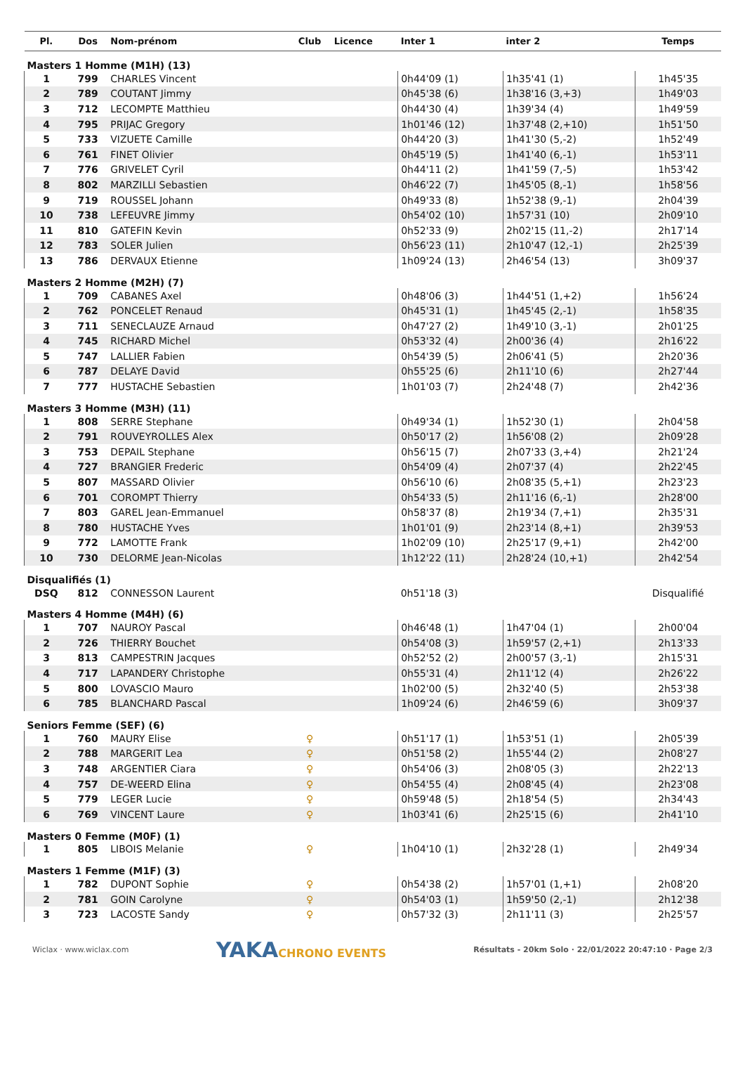| Pl. | Dos | Nom-prénom | Club | Licence | Inter 1 | inter 2 | Temps |
| --- | --- | --- | --- | --- | --- | --- | --- |
| Masters 1 Homme (M1H) (13) | | | | | | | |
| 1 | 799 | CHARLES Vincent | | | 0h44'09 (1) | 1h35'41 (1) | 1h45'35 |
| 2 | 789 | COUTANT Jimmy | | | 0h45'38 (6) | 1h38'16 (3,+3) | 1h49'03 |
| 3 | 712 | LECOMPTE Matthieu | | | 0h44'30 (4) | 1h39'34 (4) | 1h49'59 |
| 4 | 795 | PRIJAC Gregory | | | 1h01'46 (12) | 1h37'48 (2,+10) | 1h51'50 |
| 5 | 733 | VIZUETE Camille | | | 0h44'20 (3) | 1h41'30 (5,-2) | 1h52'49 |
| 6 | 761 | FINET Olivier | | | 0h45'19 (5) | 1h41'40 (6,-1) | 1h53'11 |
| 7 | 776 | GRIVELET Cyril | | | 0h44'11 (2) | 1h41'59 (7,-5) | 1h53'42 |
| 8 | 802 | MARZILLI Sebastien | | | 0h46'22 (7) | 1h45'05 (8,-1) | 1h58'56 |
| 9 | 719 | ROUSSEL Johann | | | 0h49'33 (8) | 1h52'38 (9,-1) | 2h04'39 |
| 10 | 738 | LEFEUVRE Jimmy | | | 0h54'02 (10) | 1h57'31 (10) | 2h09'10 |
| 11 | 810 | GATEFIN Kevin | | | 0h52'33 (9) | 2h02'15 (11,-2) | 2h17'14 |
| 12 | 783 | SOLER Julien | | | 0h56'23 (11) | 2h10'47 (12,-1) | 2h25'39 |
| 13 | 786 | DERVAUX Etienne | | | 1h09'24 (13) | 2h46'54 (13) | 3h09'37 |
| Masters 2 Homme (M2H) (7) | | | | | | | |
| 1 | 709 | CABANES Axel | | | 0h48'06 (3) | 1h44'51 (1,+2) | 1h56'24 |
| 2 | 762 | PONCELET Renaud | | | 0h45'31 (1) | 1h45'45 (2,-1) | 1h58'35 |
| 3 | 711 | SENECLAUZE Arnaud | | | 0h47'27 (2) | 1h49'10 (3,-1) | 2h01'25 |
| 4 | 745 | RICHARD Michel | | | 0h53'32 (4) | 2h00'36 (4) | 2h16'22 |
| 5 | 747 | LALLIER Fabien | | | 0h54'39 (5) | 2h06'41 (5) | 2h20'36 |
| 6 | 787 | DELAYE David | | | 0h55'25 (6) | 2h11'10 (6) | 2h27'44 |
| 7 | 777 | HUSTACHE Sebastien | | | 1h01'03 (7) | 2h24'48 (7) | 2h42'36 |
| Masters 3 Homme (M3H) (11) | | | | | | | |
| 1 | 808 | SERRE Stephane | | | 0h49'34 (1) | 1h52'30 (1) | 2h04'58 |
| 2 | 791 | ROUVEYROLLES Alex | | | 0h50'17 (2) | 1h56'08 (2) | 2h09'28 |
| 3 | 753 | DEPAIL Stephane | | | 0h56'15 (7) | 2h07'33 (3,+4) | 2h21'24 |
| 4 | 727 | BRANGIER Frederic | | | 0h54'09 (4) | 2h07'37 (4) | 2h22'45 |
| 5 | 807 | MASSARD Olivier | | | 0h56'10 (6) | 2h08'35 (5,+1) | 2h23'23 |
| 6 | 701 | COROMPT Thierry | | | 0h54'33 (5) | 2h11'16 (6,-1) | 2h28'00 |
| 7 | 803 | GAREL Jean-Emmanuel | | | 0h58'37 (8) | 2h19'34 (7,+1) | 2h35'31 |
| 8 | 780 | HUSTACHE Yves | | | 1h01'01 (9) | 2h23'14 (8,+1) | 2h39'53 |
| 9 | 772 | LAMOTTE Frank | | | 1h02'09 (10) | 2h25'17 (9,+1) | 2h42'00 |
| 10 | 730 | DELORME Jean-Nicolas | | | 1h12'22 (11) | 2h28'24 (10,+1) | 2h42'54 |
| Disqualifiés (1) | | | | | | | |
| DSQ | 812 | CONNESSON Laurent | | | 0h51'18 (3) | | Disqualifié |
| Masters 4 Homme (M4H) (6) | | | | | | | |
| 1 | 707 | NAUROY Pascal | | | 0h46'48 (1) | 1h47'04 (1) | 2h00'04 |
| 2 | 726 | THIERRY Bouchet | | | 0h54'08 (3) | 1h59'57 (2,+1) | 2h13'33 |
| 3 | 813 | CAMPESTRIN Jacques | | | 0h52'52 (2) | 2h00'57 (3,-1) | 2h15'31 |
| 4 | 717 | LAPANDERY Christophe | | | 0h55'31 (4) | 2h11'12 (4) | 2h26'22 |
| 5 | 800 | LOVASCIO Mauro | | | 1h02'00 (5) | 2h32'40 (5) | 2h53'38 |
| 6 | 785 | BLANCHARD Pascal | | | 1h09'24 (6) | 2h46'59 (6) | 3h09'37 |
| Seniors Femme (SEF) (6) | | | | | | | |
| 1 | 760 | MAURY Elise | ♀ | | 0h51'17 (1) | 1h53'51 (1) | 2h05'39 |
| 2 | 788 | MARGERIT Lea | ♀ | | 0h51'58 (2) | 1h55'44 (2) | 2h08'27 |
| 3 | 748 | ARGENTIER Ciara | ♀ | | 0h54'06 (3) | 2h08'05 (3) | 2h22'13 |
| 4 | 757 | DE-WEERD Elina | ♀ | | 0h54'55 (4) | 2h08'45 (4) | 2h23'08 |
| 5 | 779 | LEGER Lucie | ♀ | | 0h59'48 (5) | 2h18'54 (5) | 2h34'43 |
| 6 | 769 | VINCENT Laure | ♀ | | 1h03'41 (6) | 2h25'15 (6) | 2h41'10 |
| Masters 0 Femme (M0F) (1) | | | | | | | |
| 1 | 805 | LIBOIS Melanie | ♀ | | 1h04'10 (1) | 2h32'28 (1) | 2h49'34 |
| Masters 1 Femme (M1F) (3) | | | | | | | |
| 1 | 782 | DUPONT Sophie | ♀ | | 0h54'38 (2) | 1h57'01 (1,+1) | 2h08'20 |
| 2 | 781 | GOIN Carolyne | ♀ | | 0h54'03 (1) | 1h59'50 (2,-1) | 2h12'38 |
| 3 | 723 | LACOSTE Sandy | ♀ | | 0h57'32 (3) | 2h11'11 (3) | 2h25'57 |
Wiclax · www.wiclax.com YAKACHRONO EVENTS Résultats - 20km Solo · 22/01/2022 20:47:10 · Page 2/3